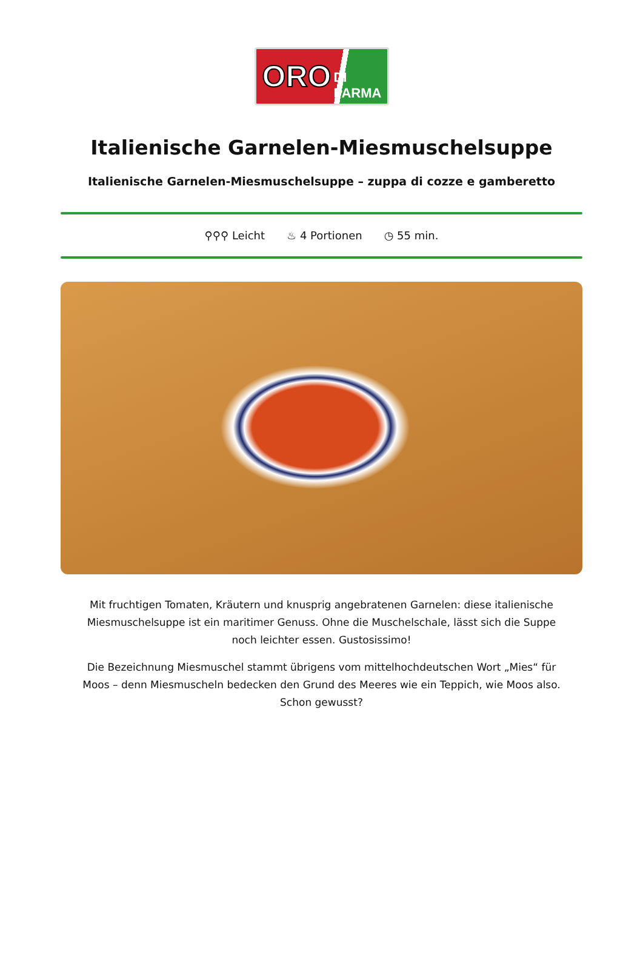ORO DI PARMA
Italienische Garnelen-Miesmuschelsuppe
Italienische Garnelen-Miesmuschelsuppe – zuppa di cozze e gamberetto
⚲⚲⚲ Leicht ♨ 4 Portionen ◷ 55 min.
Mit fruchtigen Tomaten, Kräutern und knusprig angebratenen Garnelen: diese italienische Miesmuschelsuppe ist ein maritimer Genuss. Ohne die Muschelschale, lässt sich die Suppe noch leichter essen. Gustosissimo!
Die Bezeichnung Miesmuschel stammt übrigens vom mittelhochdeutschen Wort „Mies“ für Moos – denn Miesmuscheln bedecken den Grund des Meeres wie ein Teppich, wie Moos also. Schon gewusst?